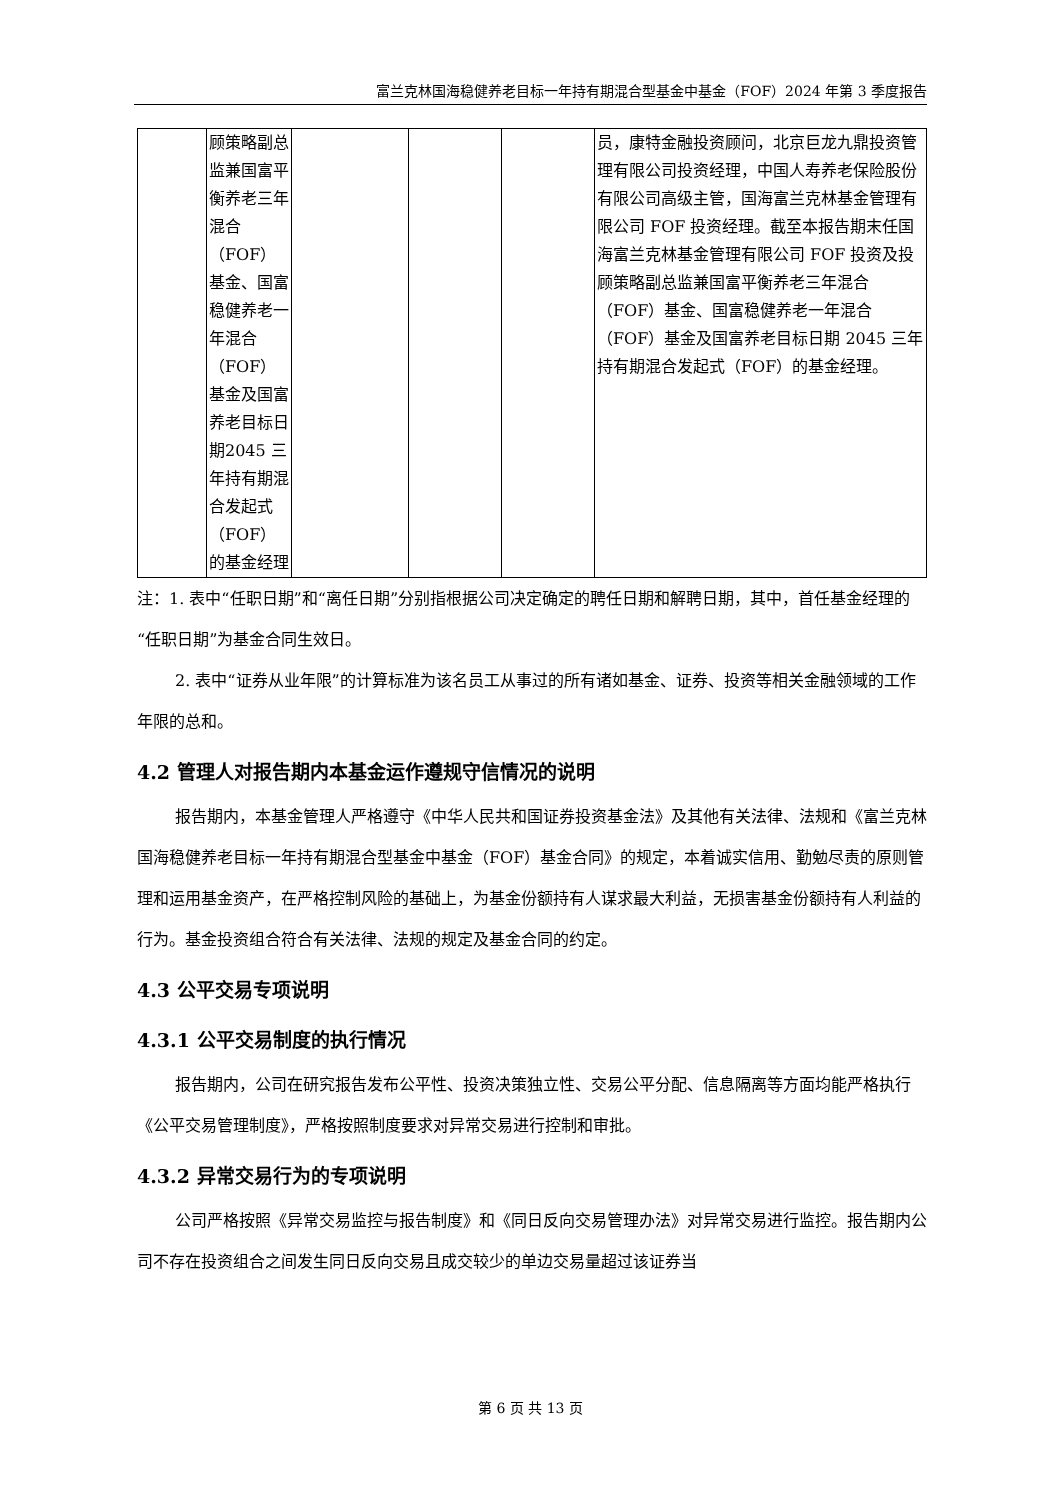富兰克林国海稳健养老目标一年持有期混合型基金中基金（FOF）2024 年第 3 季度报告
| | 顾策略副总监兼国富平衡养老三年混合（FOF）基金、国富稳健养老一年混合（FOF）基金及国富养老目标日期2045 三年持有期混合发起式（FOF）的基金经理 | | | | 员，康特金融投资顾问，北京巨龙九鼎投资管理有限公司投资经理，中国人寿养老保险股份有限公司高级主管，国海富兰克林基金管理有限公司 FOF 投资经理。截至本报告期末任国海富兰克林基金管理有限公司 FOF 投资及投顾策略副总监兼国富平衡养老三年混合（FOF）基金、国富稳健养老一年混合（FOF）基金及国富养老目标日期 2045 三年持有期混合发起式（FOF）的基金经理。 |
注：1. 表中“任职日期”和“离任日期”分别指根据公司决定确定的聘任日期和解聘日期，其中，首任基金经理的“任职日期”为基金合同生效日。
2. 表中“证券从业年限”的计算标准为该名员工从事过的所有诸如基金、证券、投资等相关金融领域的工作年限的总和。
4.2 管理人对报告期内本基金运作遵规守信情况的说明
报告期内，本基金管理人严格遵守《中华人民共和国证券投资基金法》及其他有关法律、法规和《富兰克林国海稳健养老目标一年持有期混合型基金中基金（FOF）基金合同》的规定，本着诚实信用、勤勉尽责的原则管理和运用基金资产，在严格控制风险的基础上，为基金份额持有人谋求最大利益，无损害基金份额持有人利益的行为。基金投资组合符合有关法律、法规的规定及基金合同的约定。
4.3 公平交易专项说明
4.3.1 公平交易制度的执行情况
报告期内，公司在研究报告发布公平性、投资决策独立性、交易公平分配、信息隔离等方面均能严格执行《公平交易管理制度》，严格按照制度要求对异常交易进行控制和审批。
4.3.2 异常交易行为的专项说明
公司严格按照《异常交易监控与报告制度》和《同日反向交易管理办法》对异常交易进行监控。报告期内公司不存在投资组合之间发生同日反向交易且成交较少的单边交易量超过该证券当
第 6 页 共 13 页